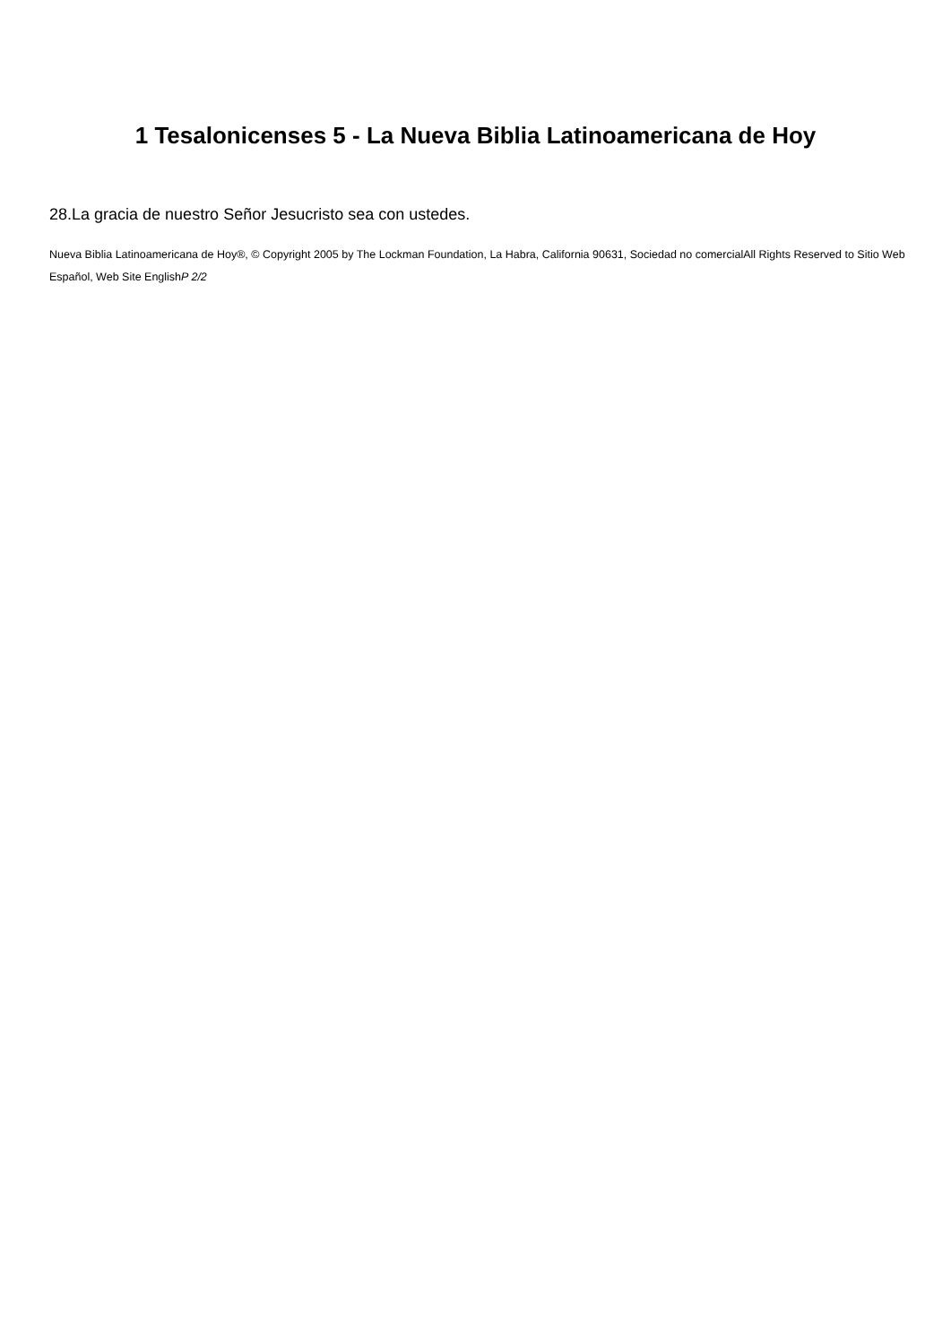1 Tesalonicenses 5 - La Nueva Biblia Latinoamericana de Hoy
28.La gracia de nuestro Señor Jesucristo sea con ustedes.
Nueva Biblia Latinoamericana de Hoy®, © Copyright 2005 by The Lockman Foundation, La Habra, California 90631, Sociedad no comercialAll Rights Reserved to Sitio Web Español, Web Site EnglishP 2/2